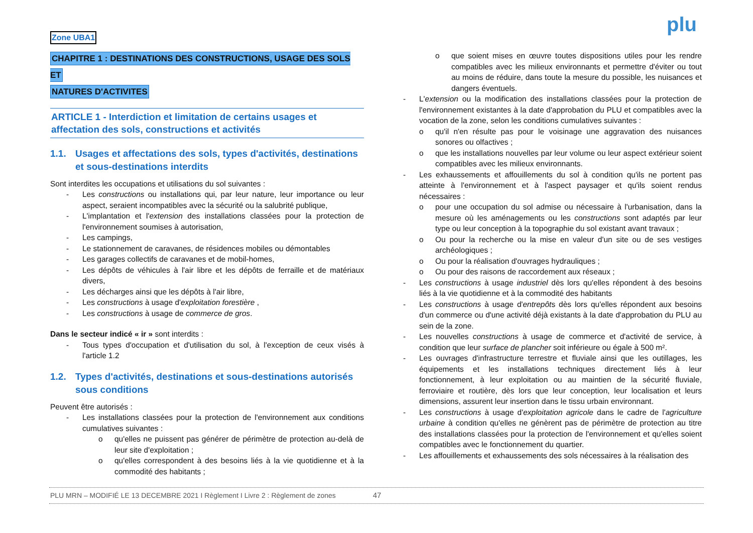plu
Zone UBA1
CHAPITRE 1 : DESTINATIONS DES CONSTRUCTIONS, USAGE DES SOLS ET
NATURES D'ACTIVITES
ARTICLE 1 - Interdiction et limitation de certains usages et affectation des sols, constructions et activités
1.1. Usages et affectations des sols, types d'activités, destinations et sous-destinations interdits
Sont interdites les occupations et utilisations du sol suivantes :
- Les constructions ou installations qui, par leur nature, leur importance ou leur aspect, seraient incompatibles avec la sécurité ou la salubrité publique,
- L'implantation et l'extension des installations classées pour la protection de l'environnement soumises à autorisation,
- Les campings,
- Le stationnement de caravanes, de résidences mobiles ou démontables
- Les garages collectifs de caravanes et de mobil-homes,
- Les dépôts de véhicules à l'air libre et les dépôts de ferraille et de matériaux divers,
- Les décharges ainsi que les dépôts à l'air libre,
- Les constructions à usage d'exploitation forestière ,
- Les constructions à usage de commerce de gros.
Dans le secteur indicé « ir » sont interdits :
- Tous types d'occupation et d'utilisation du sol, à l'exception de ceux visés à l'article 1.2
1.2. Types d'activités, destinations et sous-destinations autorisés sous conditions
Peuvent être autorisés :
- Les installations classées pour la protection de l'environnement aux conditions cumulatives suivantes :
o qu'elles ne puissent pas générer de périmètre de protection au-delà de leur site d'exploitation ;
o qu'elles correspondent à des besoins liés à la vie quotidienne et à la commodité des habitants ;
o que soient mises en œuvre toutes dispositions utiles pour les rendre compatibles avec les milieux environnants et permettre d'éviter ou tout au moins de réduire, dans toute la mesure du possible, les nuisances et dangers éventuels.
- L'extension ou la modification des installations classées pour la protection de l'environnement existantes à la date d'approbation du PLU et compatibles avec la vocation de la zone, selon les conditions cumulatives suivantes :
o qu'il n'en résulte pas pour le voisinage une aggravation des nuisances sonores ou olfactives ;
o que les installations nouvelles par leur volume ou leur aspect extérieur soient compatibles avec les milieux environnants.
- Les exhaussements et affouillements du sol à condition qu'ils ne portent pas atteinte à l'environnement et à l'aspect paysager et qu'ils soient rendus nécessaires :
o pour une occupation du sol admise ou nécessaire à l'urbanisation, dans la mesure où les aménagements ou les constructions sont adaptés par leur type ou leur conception à la topographie du sol existant avant travaux ;
o Ou pour la recherche ou la mise en valeur d'un site ou de ses vestiges archéologiques ;
o Ou pour la réalisation d'ouvrages hydrauliques ;
o Ou pour des raisons de raccordement aux réseaux ;
- Les constructions à usage industriel dès lors qu'elles répondent à des besoins liés à la vie quotidienne et à la commodité des habitants
- Les constructions à usage d'entrepôts dès lors qu'elles répondent aux besoins d'un commerce ou d'une activité déjà existants à la date d'approbation du PLU au sein de la zone.
- Les nouvelles constructions à usage de commerce et d'activité de service, à condition que leur surface de plancher soit inférieure ou égale à 500 m².
- Les ouvrages d'infrastructure terrestre et fluviale ainsi que les outillages, les équipements et les installations techniques directement liés à leur fonctionnement, à leur exploitation ou au maintien de la sécurité fluviale, ferroviaire et routière, dès lors que leur conception, leur localisation et leurs dimensions, assurent leur insertion dans le tissu urbain environnant.
- Les constructions à usage d'exploitation agricole dans le cadre de l'agriculture urbaine à condition qu'elles ne génèrent pas de périmètre de protection au titre des installations classées pour la protection de l'environnement et qu'elles soient compatibles avec le fonctionnement du quartier.
- Les affouillements et exhaussements des sols nécessaires à la réalisation des
PLU MRN – MODIFIÉ LE 13 DECEMBRE 2021 I Règlement I Livre 2 : Règlement de zones 47